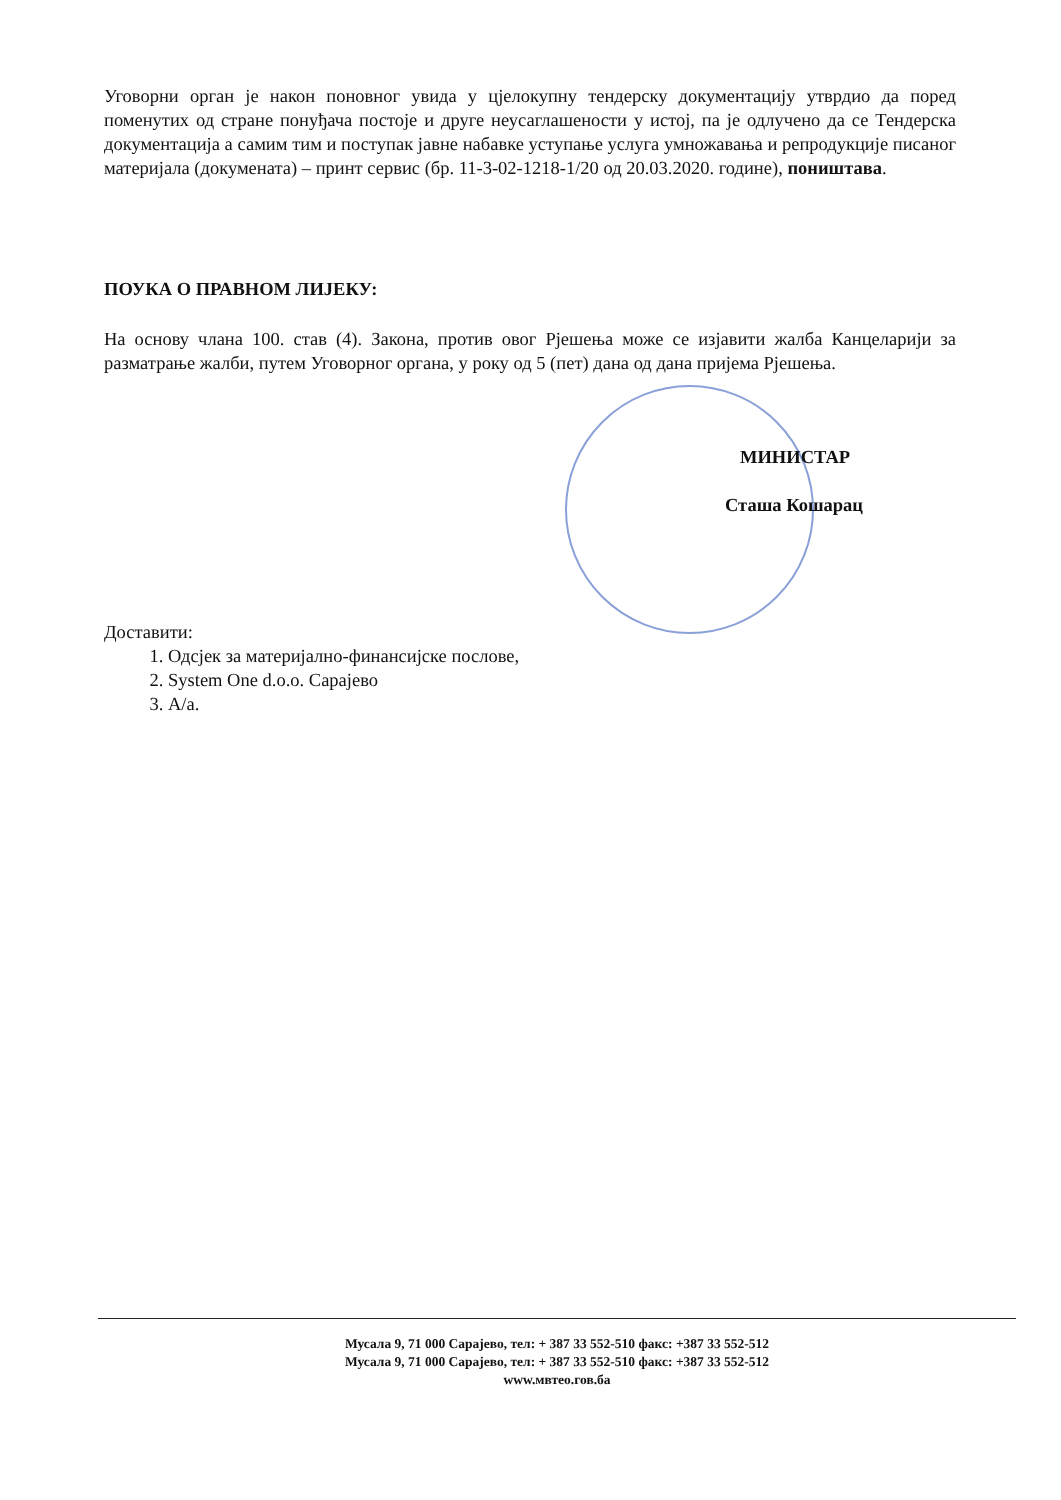Уговорни орган је након поновног увида у цјелокупну тендерску документацију утврдио да поред поменутих од стране понуђача постоје и друге неусаглашености у истој, па је одлучено да се Тендерска документација а самим тим и поступак јавне набавке уступање услуга умножавања и репродукције писаног материјала (докумената) – принт сервис (бр. 11-3-02-1218-1/20 од 20.03.2020. године), поништава.
ПОУКА О ПРАВНОМ ЛИЈЕКУ:
На основу члана 100. став (4). Закона, против овог Рјешења може се изјавити жалба Канцеларији за разматрање жалби, путем Уговорног органа, у року од 5 (пет) дана од дана пријема Рјешења.
МИНИСТАР
Сташа Кошарац
Доставити:
1. Одсјек за материјално-финансијске послове,
2. System One d.o.o. Сарајево
3. А/а.
Мусала 9, 71 000 Сарајево, тел: + 387 33 552-510 факс: +387 33 552-512
Мусала 9, 71 000 Сарајево, тел: + 387 33 552-510 факс: +387 33 552-512
www.мвтео.гов.ба